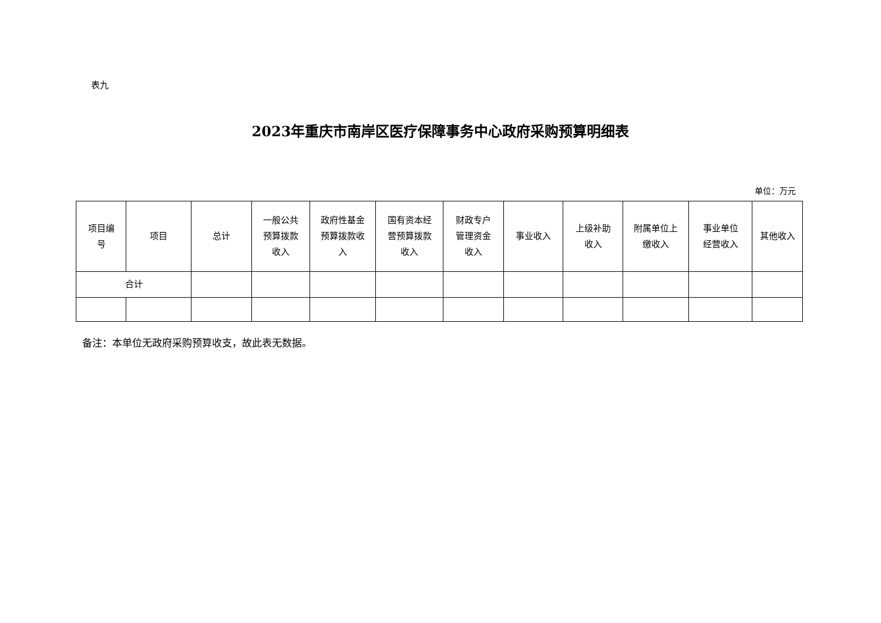表九
2023年重庆市南岸区医疗保障事务中心政府采购预算明细表
单位：万元
| 项目编 号 | 项目 | 总计 | 一般公共 预算拨款 收入 | 政府性基金 预算拨款收 入 | 国有资本经 营预算拨款 收入 | 财政专户 管理资金 收入 | 事业收入 | 上级补助 收入 | 附属单位上 缴收入 | 事业单位 经营收入 | 其他收入 |
| --- | --- | --- | --- | --- | --- | --- | --- | --- | --- | --- | --- |
| 合计 | | | | | | | | | | | |
备注：本单位无政府采购预算收支，故此表无数据。